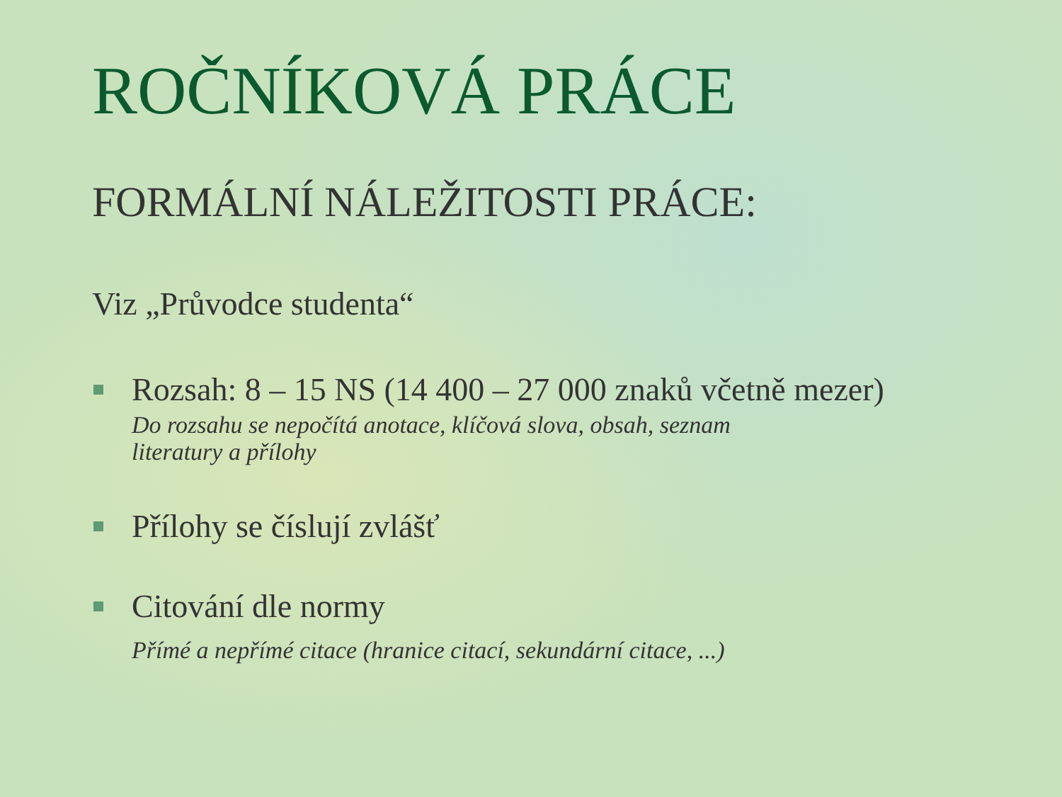ROČNÍKOVÁ PRÁCE
FORMÁLNÍ NÁLEŽITOSTI PRÁCE:
Viz „Průvodce studenta“
Rozsah: 8 – 15 NS (14 400 – 27 000 znaků včetně mezer)
Do rozsahu se nepočítá anotace, klíčová slova, obsah, seznam
literatury a přílohy
Přílohy se číslují zvlášť
Citování dle normy
Přímé a nepřímé citace (hranice citací, sekundární citace, ...)